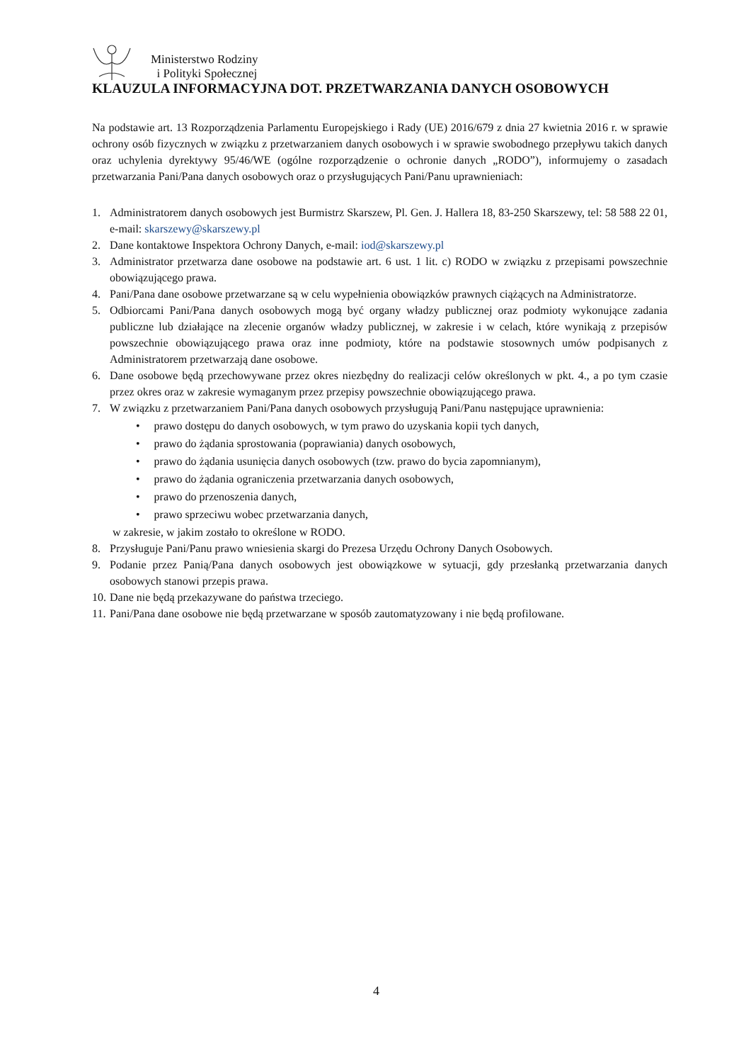Ministerstwo Rodziny
i Polityki Społecznej
KLAUZULA INFORMACYJNA DOT. PRZETWARZANIA DANYCH OSOBOWYCH
Na podstawie art. 13 Rozporządzenia Parlamentu Europejskiego i Rady (UE) 2016/679 z dnia 27 kwietnia 2016 r. w sprawie ochrony osób fizycznych w związku z przetwarzaniem danych osobowych i w sprawie swobodnego przepływu takich danych oraz uchylenia dyrektywy 95/46/WE (ogólne rozporządzenie o ochronie danych „RODO”), informujemy o zasadach przetwarzania Pani/Pana danych osobowych oraz o przysługujących Pani/Panu uprawnieniach:
1. Administratorem danych osobowych jest Burmistrz Skarszew, Pl. Gen. J. Hallera 18, 83-250 Skarszewy, tel: 58 588 22 01, e-mail: skarszewy@skarszewy.pl
2. Dane kontaktowe Inspektora Ochrony Danych, e-mail: iod@skarszewy.pl
3. Administrator przetwarza dane osobowe na podstawie art. 6 ust. 1 lit. c) RODO w związku z przepisami powszechnie obowiązującego prawa.
4. Pani/Pana dane osobowe przetwarzane są w celu wypełnienia obowiązków prawnych ciążących na Administratorze.
5. Odbiorcami Pani/Pana danych osobowych mogą być organy władzy publicznej oraz podmioty wykonujące zadania publiczne lub działające na zlecenie organów władzy publicznej, w zakresie i w celach, które wynikają z przepisów powszechnie obowiązującego prawa oraz inne podmioty, które na podstawie stosownych umów podpisanych z Administratorem przetwarzają dane osobowe.
6. Dane osobowe będą przechowywane przez okres niezbędny do realizacji celów określonych w pkt. 4., a po tym czasie przez okres oraz w zakresie wymaganym przez przepisy powszechnie obowiązującego prawa.
7. W związku z przetwarzaniem Pani/Pana danych osobowych przysługują Pani/Panu następujące uprawnienia:
• prawo dostępu do danych osobowych, w tym prawo do uzyskania kopii tych danych,
• prawo do żądania sprostowania (poprawiania) danych osobowych,
• prawo do żądania usunięcia danych osobowych (tzw. prawo do bycia zapomnianym),
• prawo do żądania ograniczenia przetwarzania danych osobowych,
• prawo do przenoszenia danych,
• prawo sprzeciwu wobec przetwarzania danych,
w zakresie, w jakim zostało to określone w RODO.
8. Przysługuje Pani/Panu prawo wniesienia skargi do Prezesa Urzędu Ochrony Danych Osobowych.
9. Podanie przez Panią/Pana danych osobowych jest obowiązkowe w sytuacji, gdy przesłanką przetwarzania danych osobowych stanowi przepis prawa.
10. Dane nie będą przekazywane do państwa trzeciego.
11. Pani/Pana dane osobowe nie będą przetwarzane w sposób zautomatyzowany i nie będą profilowane.
4